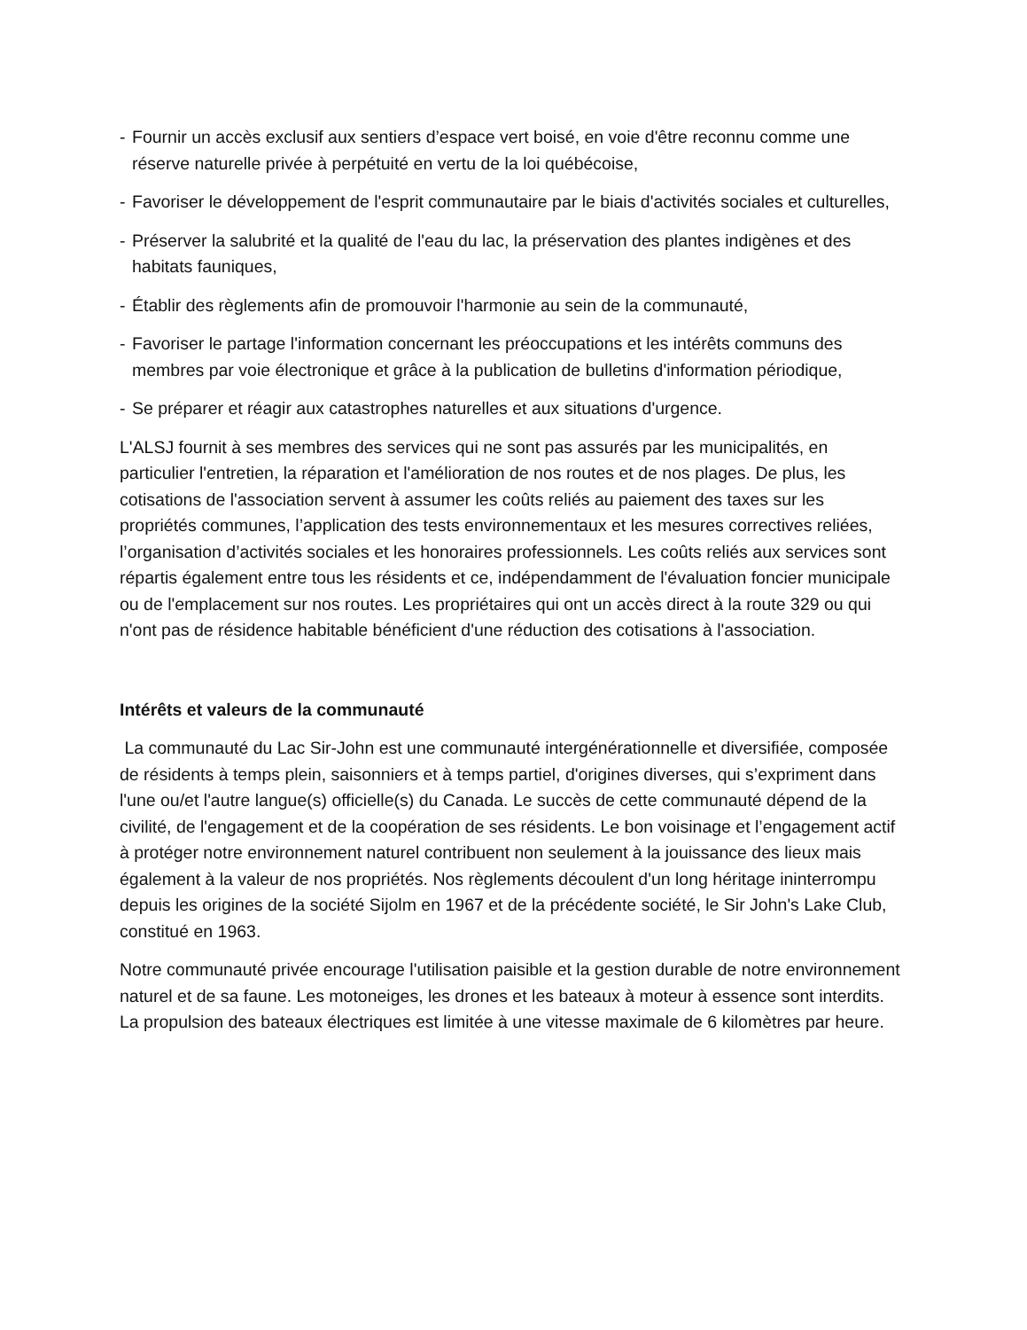- Fournir un accès exclusif aux sentiers d’espace vert boisé, en voie d'être reconnu comme une réserve naturelle privée à perpétuité en vertu de la loi québécoise,
- Favoriser le développement de l'esprit communautaire par le biais d'activités sociales et culturelles,
- Préserver la salubrité et la qualité de l'eau du lac, la préservation des plantes indigènes et des habitats fauniques,
- Établir des règlements afin de promouvoir l'harmonie au sein de la communauté,
- Favoriser le partage l'information concernant les préoccupations et les intérêts communs des membres par voie électronique et grâce à la publication de bulletins d'information périodique,
- Se préparer et réagir aux catastrophes naturelles et aux situations d'urgence.
L'ALSJ fournit à ses membres des services qui ne sont pas assurés par les municipalités, en particulier l'entretien, la réparation et l'amélioration de nos routes et de nos plages. De plus, les cotisations de l'association servent à assumer les coûts reliés au paiement des taxes sur les propriétés communes, l’application des tests environnementaux et les mesures correctives reliées, l’organisation d’activités sociales et les honoraires professionnels. Les coûts reliés aux services sont répartis également entre tous les résidents et ce, indépendamment de l'évaluation foncier municipale ou de l'emplacement sur nos routes. Les propriétaires qui ont un accès direct à la route 329 ou qui n'ont pas de résidence habitable bénéficient d'une réduction des cotisations à l'association.
Intérêts et valeurs de la communauté
La communauté du Lac Sir-John est une communauté intergénérationnelle et diversifiée, composée de résidents à temps plein, saisonniers et à temps partiel, d'origines diverses, qui s’expriment dans l'une ou/et l'autre langue(s) officielle(s) du Canada. Le succès de cette communauté dépend de la civilité, de l'engagement et de la coopération de ses résidents. Le bon voisinage et l’engagement actif à protéger notre environnement naturel contribuent non seulement à la jouissance des lieux mais également à la valeur de nos propriétés. Nos règlements découlent d'un long héritage ininterrompu depuis les origines de la société Sijolm en 1967 et de la précédente société, le Sir John's Lake Club, constitué en 1963.
Notre communauté privée encourage l'utilisation paisible et la gestion durable de notre environnement naturel et de sa faune. Les motoneiges, les drones et les bateaux à moteur à essence sont interdits. La propulsion des bateaux électriques est limitée à une vitesse maximale de 6 kilomètres par heure.